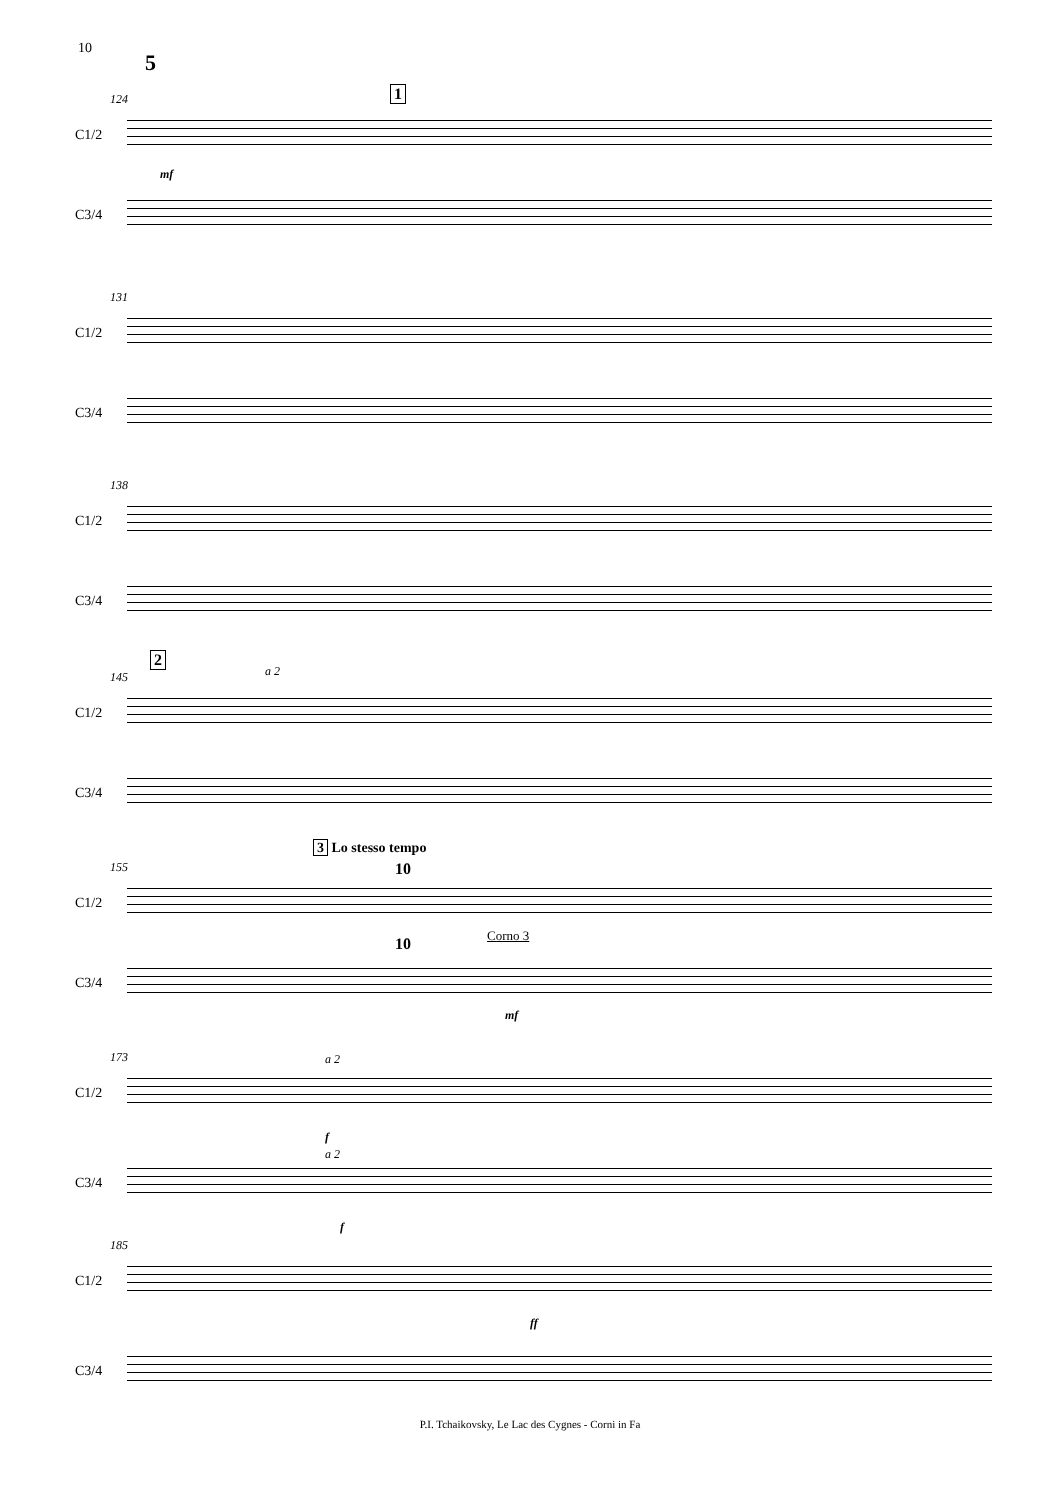10
5
124
C1/2
C3/4
1
mf
131
C1/2
C3/4
138
C1/2
C3/4
145
2
a 2
C1/2
C3/4
155
3 Lo stesso tempo
10
C1/2
10 Corno 3
C3/4
mf
173 a 2
C1/2
f
a 2
C3/4
f
185
C1/2
ff
C3/4
P.I. Tchaikovsky, Le Lac des Cygnes - Corni in Fa